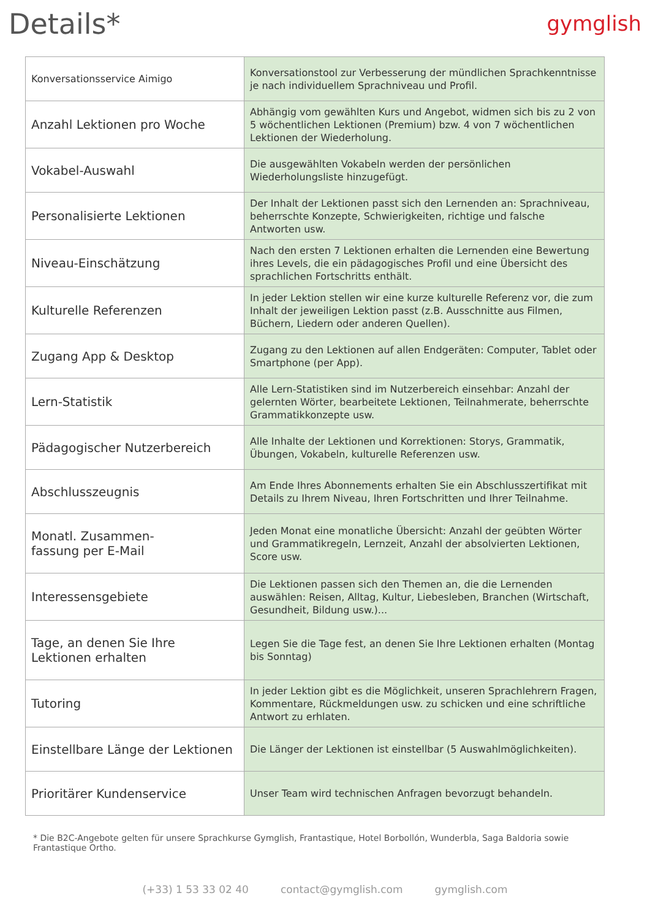Details*
gymglish
| Konversationsservice Aimigo | Konversationstool zur Verbesserung der mündlichen Sprachkenntnisse je nach individuellem Sprachniveau und Profil. |
| Anzahl Lektionen pro Woche | Abhängig vom gewählten Kurs und Angebot, widmen sich bis zu 2 von 5 wöchentlichen Lektionen (Premium) bzw. 4 von 7 wöchentlichen Lektionen der Wiederholung. |
| Vokabel-Auswahl | Die ausgewählten Vokabeln werden der persönlichen Wiederholungsliste hinzugefügt. |
| Personalisierte Lektionen | Der Inhalt der Lektionen passt sich den Lernenden an: Sprachniveau, beherrschte Konzepte, Schwierigkeiten, richtige und falsche Antworten usw. |
| Niveau-Einschätzung | Nach den ersten 7 Lektionen erhalten die Lernenden eine Bewertung ihres Levels, die ein pädagogisches Profil und eine Übersicht des sprachlichen Fortschritts enthält. |
| Kulturelle Referenzen | In jeder Lektion stellen wir eine kurze kulturelle Referenz vor, die zum Inhalt der jeweiligen Lektion passt (z.B. Ausschnitte aus Filmen, Büchern, Liedern oder anderen Quellen). |
| Zugang App & Desktop | Zugang zu den Lektionen auf allen Endgeräten: Computer, Tablet oder Smartphone (per App). |
| Lern-Statistik | Alle Lern-Statistiken sind im Nutzerbereich einsehbar: Anzahl der gelernten Wörter, bearbeitete Lektionen, Teilnahmerate, beherrschte Grammatikkonzepte usw. |
| Pädagogischer Nutzerbereich | Alle Inhalte der Lektionen und Korrektionen: Storys, Grammatik, Übungen, Vokabeln, kulturelle Referenzen usw. |
| Abschlusszeugnis | Am Ende Ihres Abonnements erhalten Sie ein Abschlusszertifikat mit Details zu Ihrem Niveau, Ihren Fortschritten und Ihrer Teilnahme. |
| Monatl. Zusammen- fassung per E-Mail | Jeden Monat eine monatliche Übersicht: Anzahl der geübten Wörter und Grammatikregeln, Lernzeit, Anzahl der absolvierten Lektionen, Score usw. |
| Interessensgebiete | Die Lektionen passen sich den Themen an, die die Lernenden auswählen: Reisen, Alltag, Kultur, Liebesleben, Branchen (Wirtschaft, Gesundheit, Bildung usw.)... |
| Tage, an denen Sie Ihre Lektionen erhalten | Legen Sie die Tage fest, an denen Sie Ihre Lektionen erhalten (Montag bis Sonntag) |
| Tutoring | In jeder Lektion gibt es die Möglichkeit, unseren Sprachlehrern Fragen, Kommentare, Rückmeldungen usw. zu schicken und eine schriftliche Antwort zu erhlaten. |
| Einstellbare Länge der Lektionen | Die Länger der Lektionen ist einstellbar (5 Auswahlmöglichkeiten). |
| Prioritärer Kundenservice | Unser Team wird technischen Anfragen bevorzugt behandeln. |
* Die B2C-Angebote gelten für unsere Sprachkurse Gymglish, Frantastique, Hotel Borbollón, Wunderbla, Saga Baldoria sowie Frantastique Ortho.
(+33) 1 53 33 02 40 contact@gymglish.com gymglish.com